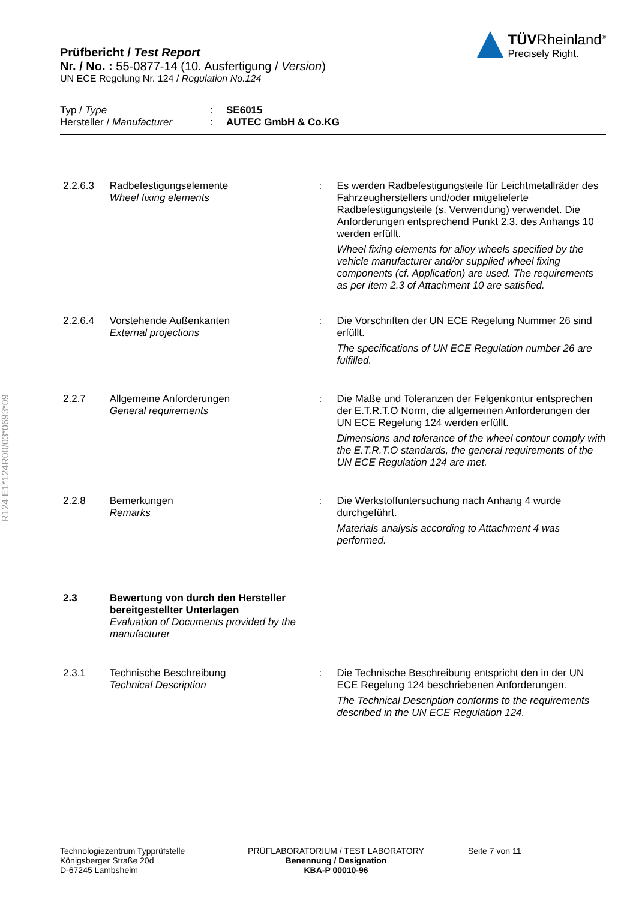Prüfbericht / Test Report
Nr. / No. : 55-0877-14 (10. Ausfertigung / Version)
UN ECE Regelung Nr. 124 / Regulation No.124
TÜVRheinland<sup>®</sup>
Precisely Right.
Typ / Type: SE6015
Hersteller / Manufacturer: AUTEC GmbH & Co.KG
2.2.6.3 Radbefestigungselemente
Wheel fixing elements
: Es werden Radbefestigungsteile für Leichtmetallräder des Fahrzeugherstellers und/oder mitgelieferte Radbefestigungsteile (s. Verwendung) verwendet. Die Anforderungen entsprechend Punkt 2.3. des Anhangs 10 werden erfüllt.
Wheel fixing elements for alloy wheels specified by the vehicle manufacturer and/or supplied wheel fixing components (cf. Application) are used. The requirements as per item 2.3 of Attachment 10 are satisfied.
2.2.6.4 Vorstehende Außenkanten
External projections
: Die Vorschriften der UN ECE Regelung Nummer 26 sind erfüllt.
The specifications of UN ECE Regulation number 26 are fulfilled.
2.2.7 Allgemeine Anforderungen
General requirements
: Die Maße und Toleranzen der Felgenkontur entsprechen der E.T.R.T.O Norm, die allgemeinen Anforderungen der UN ECE Regelung 124 werden erfüllt.
Dimensions and tolerance of the wheel contour comply with the E.T.R.T.O standards, the general requirements of the UN ECE Regulation 124 are met.
2.2.8 Bemerkungen
Remarks
: Die Werkstoffuntersuchung nach Anhang 4 wurde durchgeführt.
Materials analysis according to Attachment 4 was performed.
2.3 Bewertung von durch den Hersteller bereitgestellter Unterlagen
Evaluation of Documents provided by the manufacturer
2.3.1 Technische Beschreibung
Technical Description
: Die Technische Beschreibung entspricht den in der UN ECE Regelung 124 beschriebenen Anforderungen.
The Technical Description conforms to the requirements described in the UN ECE Regulation 124.
R124 E1*124R00/03*0693*09
Technologiezentrum Typprüfstelle
Königsberger Straße 20d
D-67245 Lambsheim
PRÜFLABORATORIUM / TEST LABORATORY
Benennung / Designation
KBA-P 00010-96
Seite 7 von 11